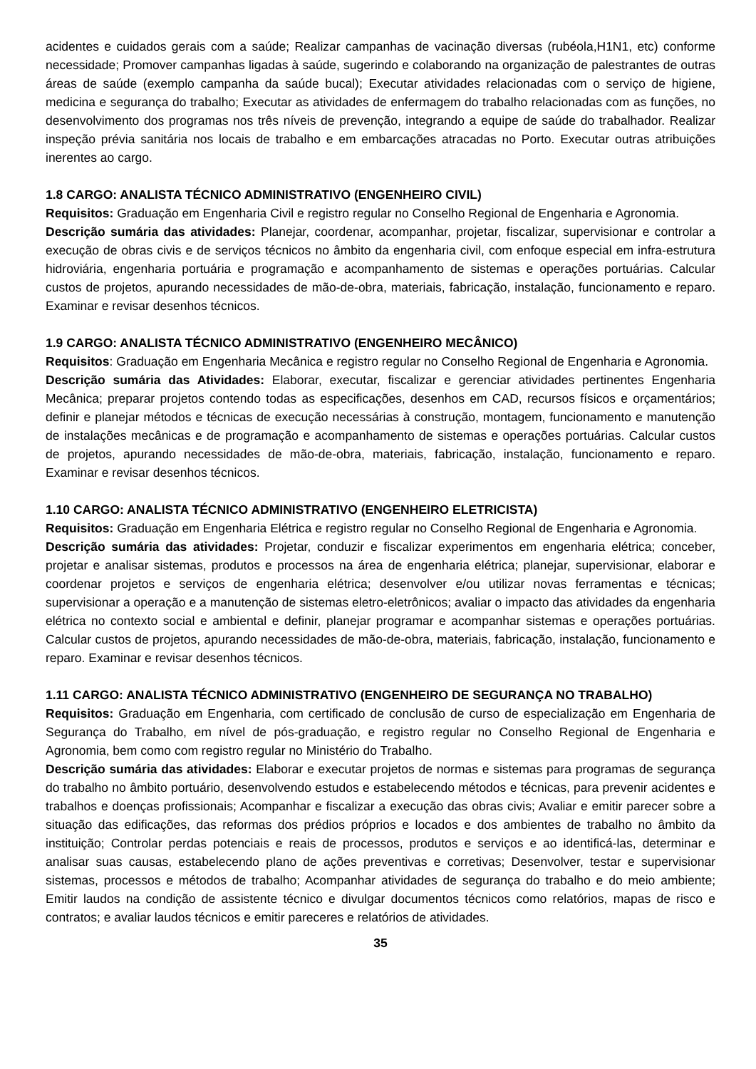acidentes e cuidados gerais com a saúde; Realizar campanhas de vacinação diversas (rubéola,H1N1, etc) conforme necessidade; Promover campanhas ligadas à saúde, sugerindo e colaborando na organização de palestrantes de outras áreas de saúde (exemplo campanha da saúde bucal); Executar atividades relacionadas com o serviço de higiene, medicina e segurança do trabalho; Executar as atividades de enfermagem do trabalho relacionadas com as funções, no desenvolvimento dos programas nos três níveis de prevenção, integrando a equipe de saúde do trabalhador. Realizar inspeção prévia sanitária nos locais de trabalho e em embarcações atracadas no Porto. Executar outras atribuições inerentes ao cargo.
1.8 CARGO: ANALISTA TÉCNICO ADMINISTRATIVO (ENGENHEIRO CIVIL)
Requisitos: Graduação em Engenharia Civil e registro regular no Conselho Regional de Engenharia e Agronomia.
Descrição sumária das atividades: Planejar, coordenar, acompanhar, projetar, fiscalizar, supervisionar e controlar a execução de obras civis e de serviços técnicos no âmbito da engenharia civil, com enfoque especial em infra-estrutura hidroviária, engenharia portuária e programação e acompanhamento de sistemas e operações portuárias. Calcular custos de projetos, apurando necessidades de mão-de-obra, materiais, fabricação, instalação, funcionamento e reparo. Examinar e revisar desenhos técnicos.
1.9 CARGO: ANALISTA TÉCNICO ADMINISTRATIVO (ENGENHEIRO MECÂNICO)
Requisitos: Graduação em Engenharia Mecânica e registro regular no Conselho Regional de Engenharia e Agronomia.
Descrição sumária das Atividades: Elaborar, executar, fiscalizar e gerenciar atividades pertinentes Engenharia Mecânica; preparar projetos contendo todas as especificações, desenhos em CAD, recursos físicos e orçamentários; definir e planejar métodos e técnicas de execução necessárias à construção, montagem, funcionamento e manutenção de instalações mecânicas e de programação e acompanhamento de sistemas e operações portuárias. Calcular custos de projetos, apurando necessidades de mão-de-obra, materiais, fabricação, instalação, funcionamento e reparo. Examinar e revisar desenhos técnicos.
1.10 CARGO: ANALISTA TÉCNICO ADMINISTRATIVO (ENGENHEIRO ELETRICISTA)
Requisitos: Graduação em Engenharia Elétrica e registro regular no Conselho Regional de Engenharia e Agronomia.
Descrição sumária das atividades: Projetar, conduzir e fiscalizar experimentos em engenharia elétrica; conceber, projetar e analisar sistemas, produtos e processos na área de engenharia elétrica; planejar, supervisionar, elaborar e coordenar projetos e serviços de engenharia elétrica; desenvolver e/ou utilizar novas ferramentas e técnicas; supervisionar a operação e a manutenção de sistemas eletro-eletrônicos; avaliar o impacto das atividades da engenharia elétrica no contexto social e ambiental e definir, planejar programar e acompanhar sistemas e operações portuárias. Calcular custos de projetos, apurando necessidades de mão-de-obra, materiais, fabricação, instalação, funcionamento e reparo. Examinar e revisar desenhos técnicos.
1.11 CARGO: ANALISTA TÉCNICO ADMINISTRATIVO (ENGENHEIRO DE SEGURANÇA NO TRABALHO)
Requisitos: Graduação em Engenharia, com certificado de conclusão de curso de especialização em Engenharia de Segurança do Trabalho, em nível de pós-graduação, e registro regular no Conselho Regional de Engenharia e Agronomia, bem como com registro regular no Ministério do Trabalho.
Descrição sumária das atividades: Elaborar e executar projetos de normas e sistemas para programas de segurança do trabalho no âmbito portuário, desenvolvendo estudos e estabelecendo métodos e técnicas, para prevenir acidentes e trabalhos e doenças profissionais; Acompanhar e fiscalizar a execução das obras civis; Avaliar e emitir parecer sobre a situação das edificações, das reformas dos prédios próprios e locados e dos ambientes de trabalho no âmbito da instituição; Controlar perdas potenciais e reais de processos, produtos e serviços e ao identificá-las, determinar e analisar suas causas, estabelecendo plano de ações preventivas e corretivas; Desenvolver, testar e supervisionar sistemas, processos e métodos de trabalho; Acompanhar atividades de segurança do trabalho e do meio ambiente; Emitir laudos na condição de assistente técnico e divulgar documentos técnicos como relatórios, mapas de risco e contratos; e avaliar laudos técnicos e emitir pareceres e relatórios de atividades.
35